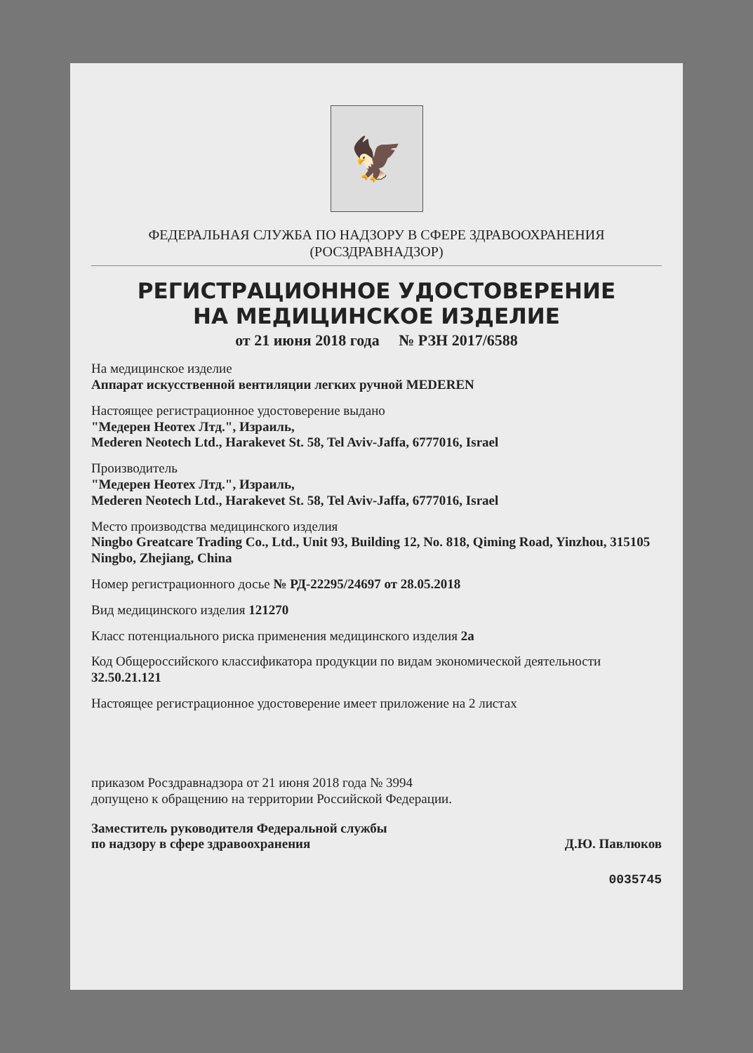🦅
ФЕДЕРАЛЬНАЯ СЛУЖБА ПО НАДЗОРУ В СФЕРЕ ЗДРАВООХРАНЕНИЯ
(РОСЗДРАВНАДЗОР)
РЕГИСТРАЦИОННОЕ УДОСТОВЕРЕНИЕ
НА МЕДИЦИНСКОЕ ИЗДЕЛИЕ
от 21 июня 2018 года № РЗН 2017/6588
На медицинское изделие
Аппарат искусственной вентиляции легких ручной MEDEREN
Настоящее регистрационное удостоверение выдано
"Медерен Неотех Лтд.", Израиль,
Mederen Neotech Ltd., Harakevet St. 58, Tel Aviv-Jaffa, 6777016, Israel
Производитель
"Медерен Неотех Лтд.", Израиль,
Mederen Neotech Ltd., Harakevet St. 58, Tel Aviv-Jaffa, 6777016, Israel
Место производства медицинского изделия
Ningbo Greatcare Trading Co., Ltd., Unit 93, Building 12, No. 818, Qiming Road, Yinzhou, 315105 Ningbo, Zhejiang, China
Номер регистрационного досье № РД-22295/24697 от 28.05.2018
Вид медицинского изделия 121270
Класс потенциального риска применения медицинского изделия 2а
Код Общероссийского классификатора продукции по видам экономической деятельности 32.50.21.121
Настоящее регистрационное удостоверение имеет приложение на 2 листах
приказом Росздравнадзора от 21 июня 2018 года № 3994
допущено к обращению на территории Российской Федерации.
Заместитель руководителя Федеральной службы
по надзору в сфере здравоохранения Д.Ю. Павлюков
0035745